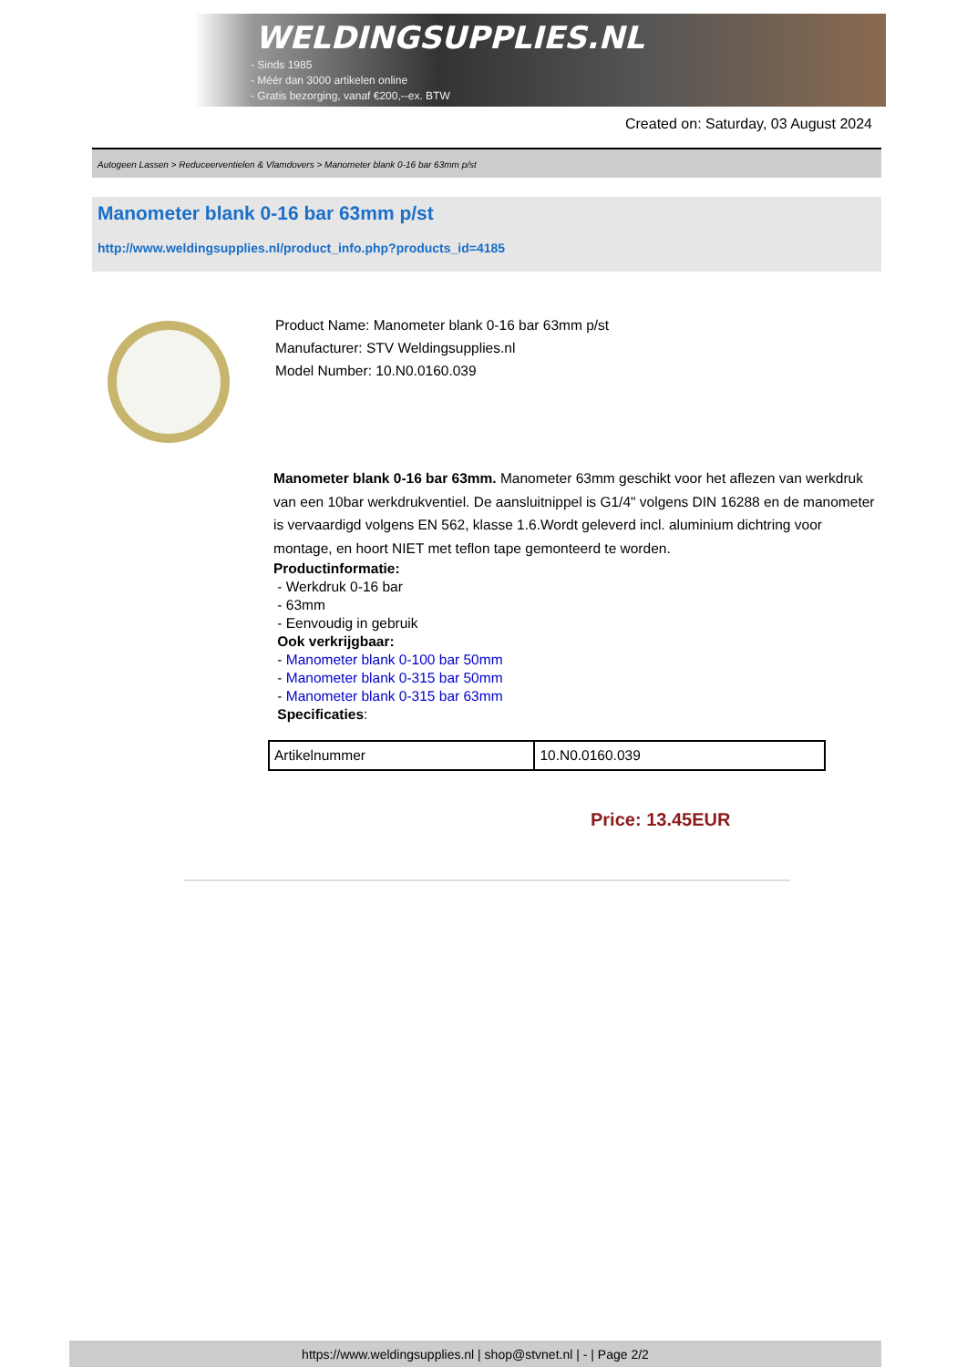WELDINGSUPPLIES.NL
- Sinds 1985
- Méér dan 3000 artikelen online
- Gratis bezorging, vanaf €200,--ex. BTW
Created on: Saturday, 03 August 2024
Autogeen Lassen > Reduceerventielen & Vlamdovers > Manometer blank 0-16 bar 63mm p/st
Manometer blank 0-16 bar 63mm p/st
http://www.weldingsupplies.nl/product_info.php?products_id=4185
Product Name: Manometer blank 0-16 bar 63mm p/st
Manufacturer: STV Weldingsupplies.nl
Model Number: 10.N0.0160.039
Manometer blank 0-16 bar 63mm. Manometer 63mm geschikt voor het aflezen van werkdruk van een 10bar werkdrukventiel. De aansluitnippel is G1/4" volgens DIN 16288 en de manometer is vervaardigd volgens EN 562, klasse 1.6.Wordt geleverd incl. aluminium dichtring voor montage, en hoort NIET met teflon tape gemonteerd te worden.
Productinformatie:
- Werkdruk 0-16 bar
- 63mm
- Eenvoudig in gebruik
Ook verkrijgbaar:
- Manometer blank 0-100 bar 50mm
- Manometer blank 0-315 bar 50mm
- Manometer blank 0-315 bar 63mm
Specificaties:
| Artikelnummer | 10.N0.0160.039 |
Price: 13.45EUR
https://www.weldingsupplies.nl | shop@stvnet.nl | - | Page 2/2